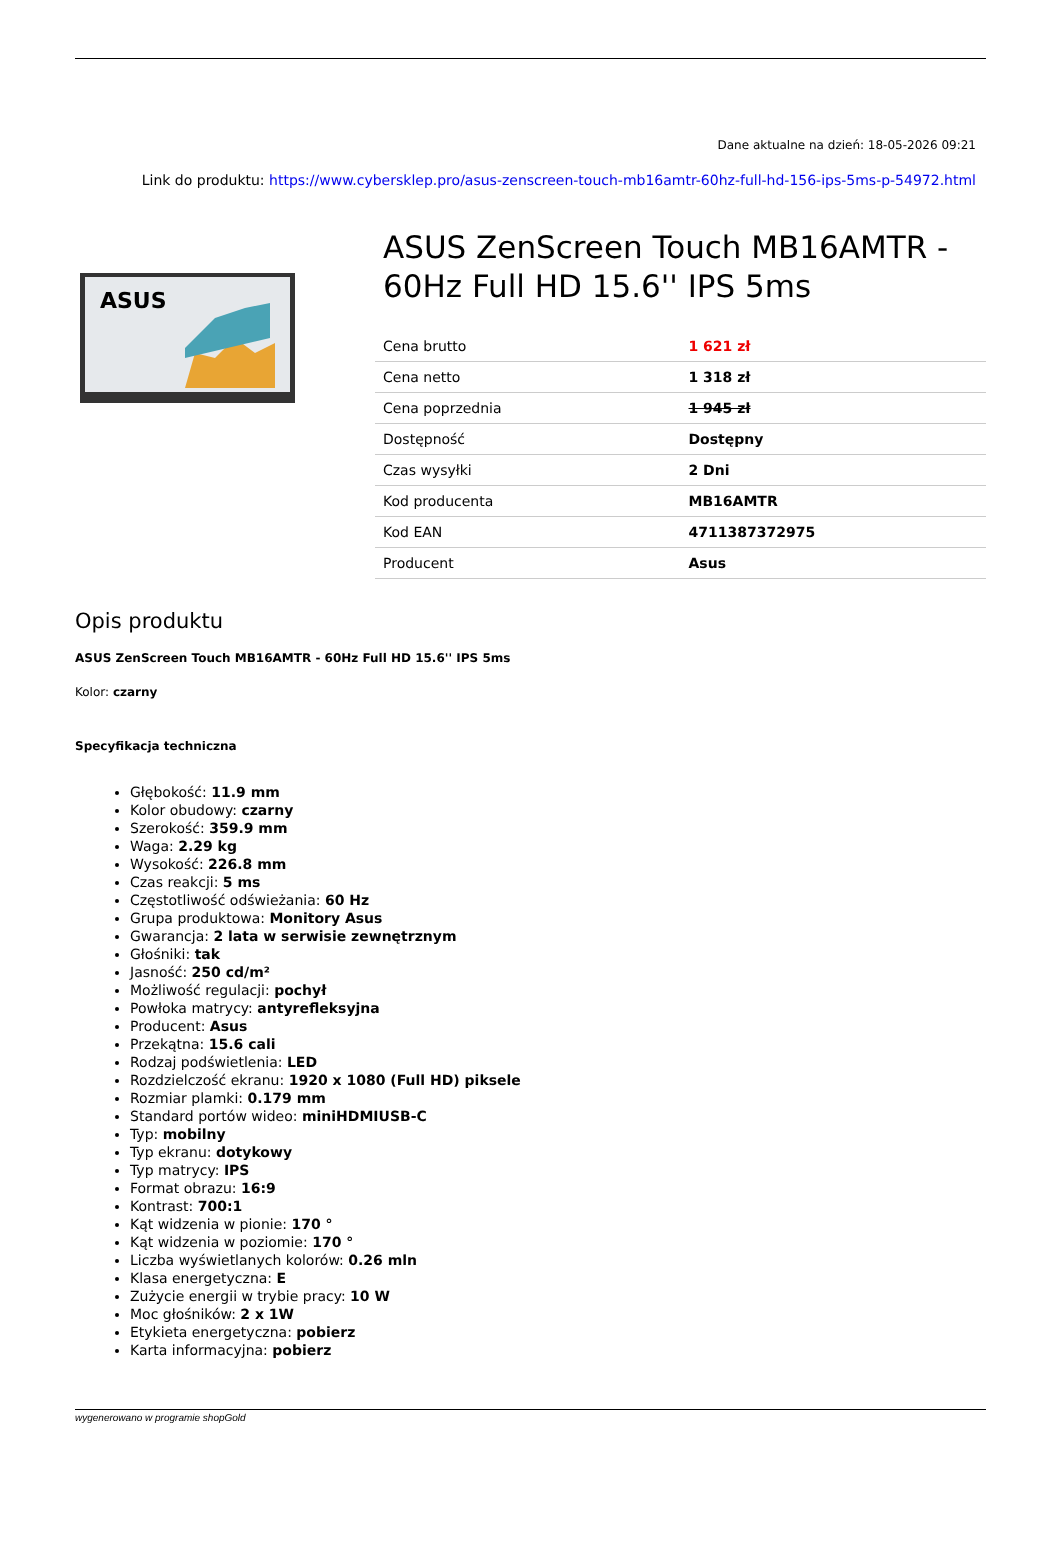Dane aktualne na dzień: 18-05-2026 09:21
Link do produktu: https://www.cybersklep.pro/asus-zenscreen-touch-mb16amtr-60hz-full-hd-156-ips-5ms-p-54972.html
ASUS
ASUS ZenScreen Touch MB16AMTR - 60Hz Full HD 15.6'' IPS 5ms
| Cena brutto | 1 621 zł |
| Cena netto | 1 318 zł |
| Cena poprzednia | 1 945 zł |
| Dostępność | Dostępny |
| Czas wysyłki | 2 Dni |
| Kod producenta | MB16AMTR |
| Kod EAN | 4711387372975 |
| Producent | Asus |
Opis produktu
ASUS ZenScreen Touch MB16AMTR - 60Hz Full HD 15.6'' IPS 5ms
Kolor: czarny
Specyfikacja techniczna
Głębokość: 11.9 mm
Kolor obudowy: czarny
Szerokość: 359.9 mm
Waga: 2.29 kg
Wysokość: 226.8 mm
Czas reakcji: 5 ms
Częstotliwość odświeżania: 60 Hz
Grupa produktowa: Monitory Asus
Gwarancja: 2 lata w serwisie zewnętrznym
Głośniki: tak
Jasność: 250 cd/m²
Możliwość regulacji: pochył
Powłoka matrycy: antyrefleksyjna
Producent: Asus
Przekątna: 15.6 cali
Rodzaj podświetlenia: LED
Rozdzielczość ekranu: 1920 x 1080 (Full HD) piksele
Rozmiar plamki: 0.179 mm
Standard portów wideo: miniHDMIUSB-C
Typ: mobilny
Typ ekranu: dotykowy
Typ matrycy: IPS
Format obrazu: 16:9
Kontrast: 700:1
Kąt widzenia w pionie: 170 °
Kąt widzenia w poziomie: 170 °
Liczba wyświetlanych kolorów: 0.26 mln
Klasa energetyczna: E
Zużycie energii w trybie pracy: 10 W
Moc głośników: 2 x 1W
Etykieta energetyczna: pobierz
Karta informacyjna: pobierz
wygenerowano w programie shopGold